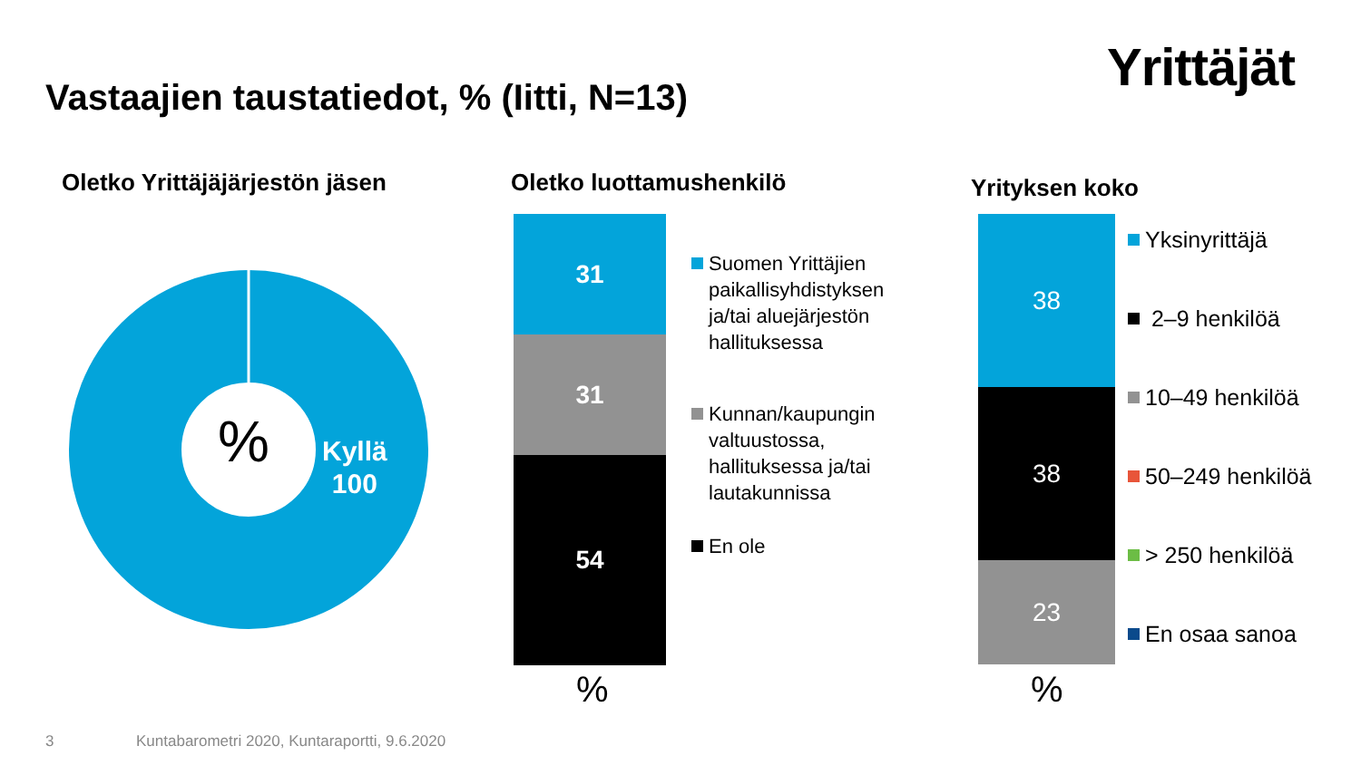Yrittäjät
Vastaajien taustatiedot, % (Iitti, N=13)
Oletko Yrittäjäjärjestön jäsen Oletko luottamushenkilö Yrityksen koko
%
Kyllä
100
31
31
54
%
Suomen Yrittäjien
paikallisyhdistyksen
ja/tai aluejärjestön
hallituksessa
Kunnan/kaupungin
valtuustossa,
hallituksessa ja/tai
lautakunnissa
En ole
38
38
23
%
Yksinyrittäjä
2–9 henkilöä
10–49 henkilöä
50–249 henkilöä
> 250 henkilöä
En osaa sanoa
3
Kuntabarometri 2020, Kuntaraportti, 9.6.2020